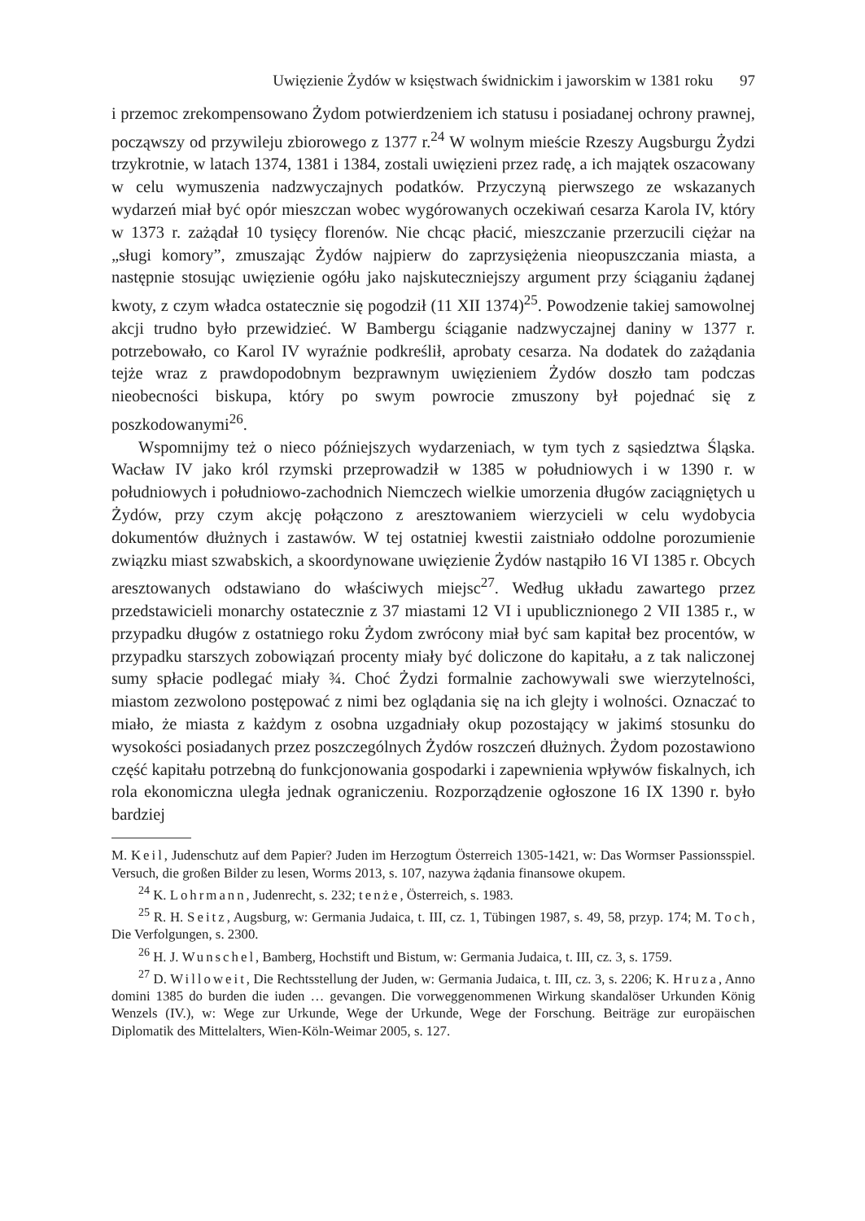Uwięzienie Żydów w księstwach świdnickim i jaworskim w 1381 roku 97
i przemoc zrekompensowano Żydom potwierdzeniem ich statusu i posiadanej ochrony prawnej, począwszy od przywileju zbiorowego z 1377 r.<sup>24</sup> W wolnym mieście Rzeszy Augsburgu Żydzi trzykrotnie, w latach 1374, 1381 i 1384, zostali uwięzieni przez radę, a ich majątek oszacowany w celu wymuszenia nadzwyczajnych podatków. Przyczyną pierwszego ze wskazanych wydarzeń miał być opór mieszczan wobec wygórowanych oczekiwań cesarza Karola IV, który w 1373 r. zażądał 10 tysięcy florenów. Nie chcąc płacić, mieszczanie przerzucili ciężar na „sługi komory”, zmuszając Żydów najpierw do zaprzysiężenia nieopuszczania miasta, a następnie stosując uwięzienie ogółu jako najskuteczniejszy argument przy ściąganiu żądanej kwoty, z czym władca ostatecznie się pogodził (11 XII 1374)<sup>25</sup>. Powodzenie takiej samowolnej akcji trudno było przewidzieć. W Bambergu ściąganie nadzwyczajnej daniny w 1377 r. potrzebowało, co Karol IV wyraźnie podkreślił, aprobaty cesarza. Na dodatek do zażądania tejże wraz z prawdopodobnym bezprawnym uwięzieniem Żydów doszło tam podczas nieobecności biskupa, który po swym powrocie zmuszony był pojednać się z poszkodowanymi<sup>26</sup>.
Wspomnijmy też o nieco późniejszych wydarzeniach, w tym tych z sąsiedztwa Śląska. Wacław IV jako król rzymski przeprowadził w 1385 w południowych i w 1390 r. w południowych i południowo-zachodnich Niemczech wielkie umorzenia długów zaciągniętych u Żydów, przy czym akcję połączono z aresztowaniem wierzycieli w celu wydobycia dokumentów dłużnych i zastawów. W tej ostatniej kwestii zaistniało oddolne porozumienie związku miast szwabskich, a skoordynowane uwięzienie Żydów nastąpiło 16 VI 1385 r. Obcych aresztowanych odstawiano do właściwych miejsc<sup>27</sup>. Według układu zawartego przez przedstawicieli monarchy ostatecznie z 37 miastami 12 VI i upublicznionego 2 VII 1385 r., w przypadku długów z ostatniego roku Żydom zwrócony miał być sam kapitał bez procentów, w przypadku starszych zobowiązań procenty miały być doliczone do kapitału, a z tak naliczonej sumy spłacie podlegać miały ¾. Choć Żydzi formalnie zachowywali swe wierzytelności, miastom zezwolono postępować z nimi bez oglądania się na ich glejty i wolności. Oznaczać to miało, że miasta z każdym z osobna uzgadniały okup pozostający w jakimś stosunku do wysokości posiadanych przez poszczególnych Żydów roszczeń dłużnych. Żydom pozostawiono część kapitału potrzebną do funkcjonowania gospodarki i zapewnienia wpływów fiskalnych, ich rola ekonomiczna uległa jednak ograniczeniu. Rozporządzenie ogłoszone 16 IX 1390 r. było bardziej
M. Keil, Judenschutz auf dem Papier? Juden im Herzogtum Österreich 1305-1421, w: Das Wormser Passionsspiel. Versuch, die großen Bilder zu lesen, Worms 2013, s. 107, nazywa żądania finansowe okupem.
<sup>24</sup> K. Lohrmann, Judenrecht, s. 232; tenże, Österreich, s. 1983.
<sup>25</sup> R. H. Seitz, Augsburg, w: Germania Judaica, t. III, cz. 1, Tübingen 1987, s. 49, 58, przyp. 174; M. Toch, Die Verfolgungen, s. 2300.
<sup>26</sup> H. J. Wunschel, Bamberg, Hochstift und Bistum, w: Germania Judaica, t. III, cz. 3, s. 1759.
<sup>27</sup> D. Willoweit, Die Rechtsstellung der Juden, w: Germania Judaica, t. III, cz. 3, s. 2206; K. Hruza, Anno domini 1385 do burden die iuden … gevangen. Die vorweggenommenen Wirkung skandalöser Urkunden König Wenzels (IV.), w: Wege zur Urkunde, Wege der Urkunde, Wege der Forschung. Beiträge zur europäischen Diplomatik des Mittelalters, Wien-Köln-Weimar 2005, s. 127.